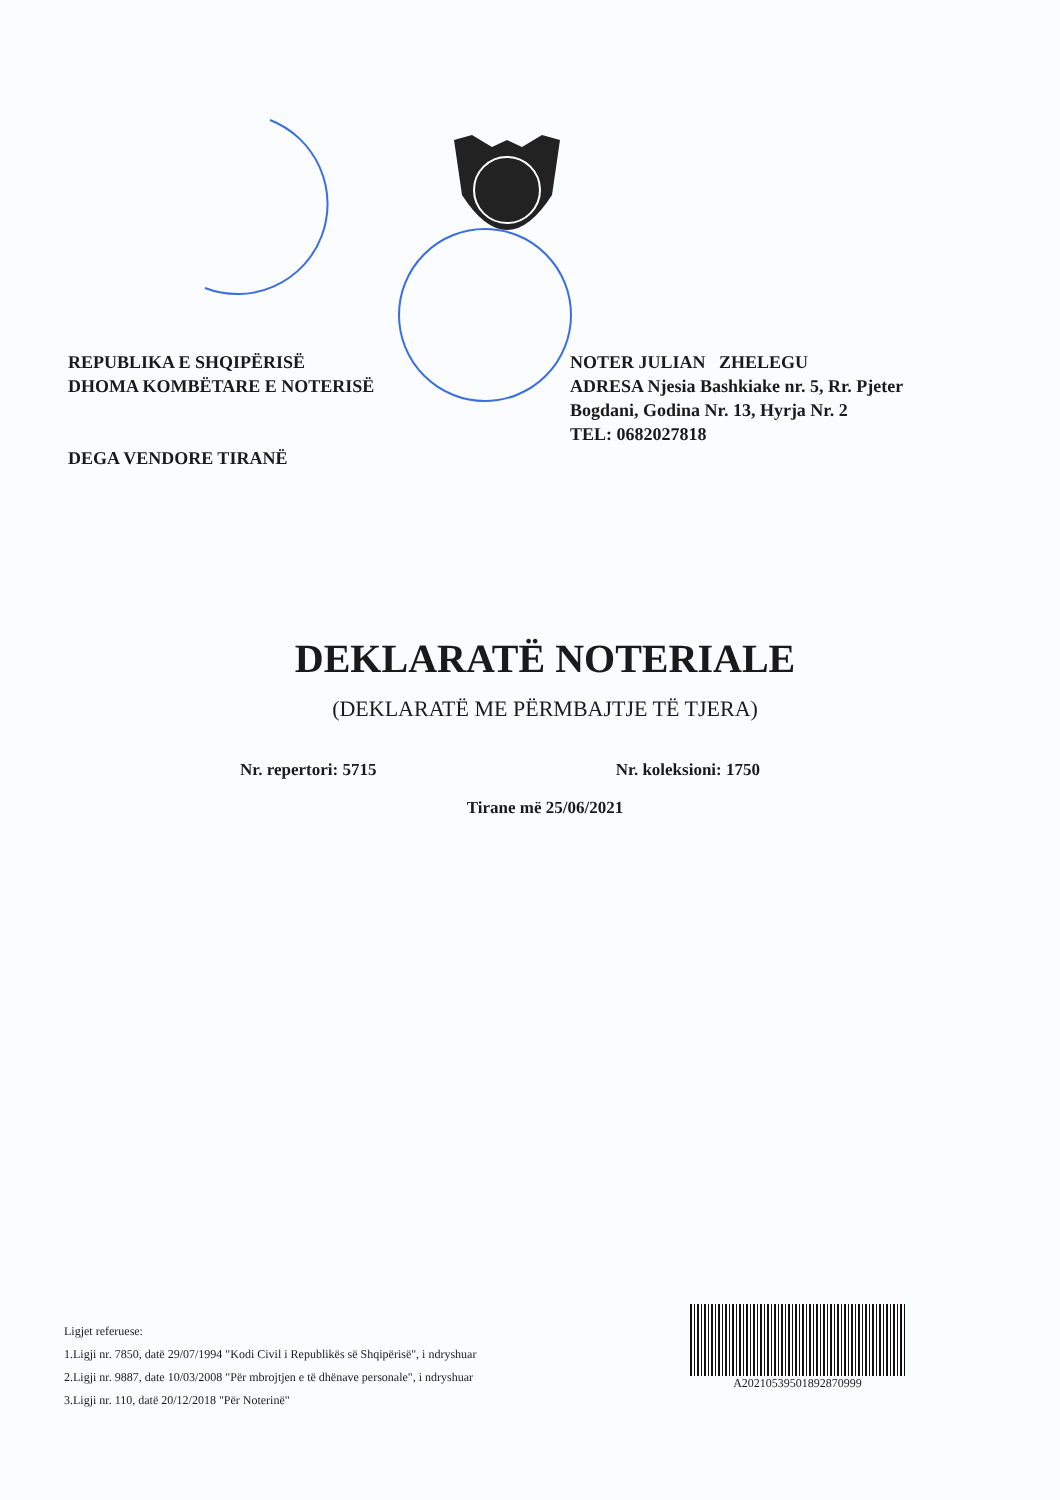REPUBLIKA E SHQIPËRISË
DHOMA KOMBËTARE E NOTERISË
DEGA VENDORE TIRANË
NOTER JULIAN ZHELEGU
ADRESA Njesia Bashkiake nr. 5, Rr. Pjeter Bogdani, Godina Nr. 13, Hyrja Nr. 2
TEL: 0682027818
DEKLARATË NOTERIALE
(DEKLARATË ME PËRMBAJTJE TË TJERA)
Nr. repertori: 5715 Nr. koleksioni: 1750
Tirane më 25/06/2021
Ligjet referuese:
1.Ligji nr. 7850, datë 29/07/1994 "Kodi Civil i Republikës së Shqipërisë", i ndryshuar
2.Ligji nr. 9887, date 10/03/2008 "Për mbrojtjen e të dhënave personale", i ndryshuar
3.Ligji nr. 110, datë 20/12/2018 "Për Noterinë"
A20210539501892870999